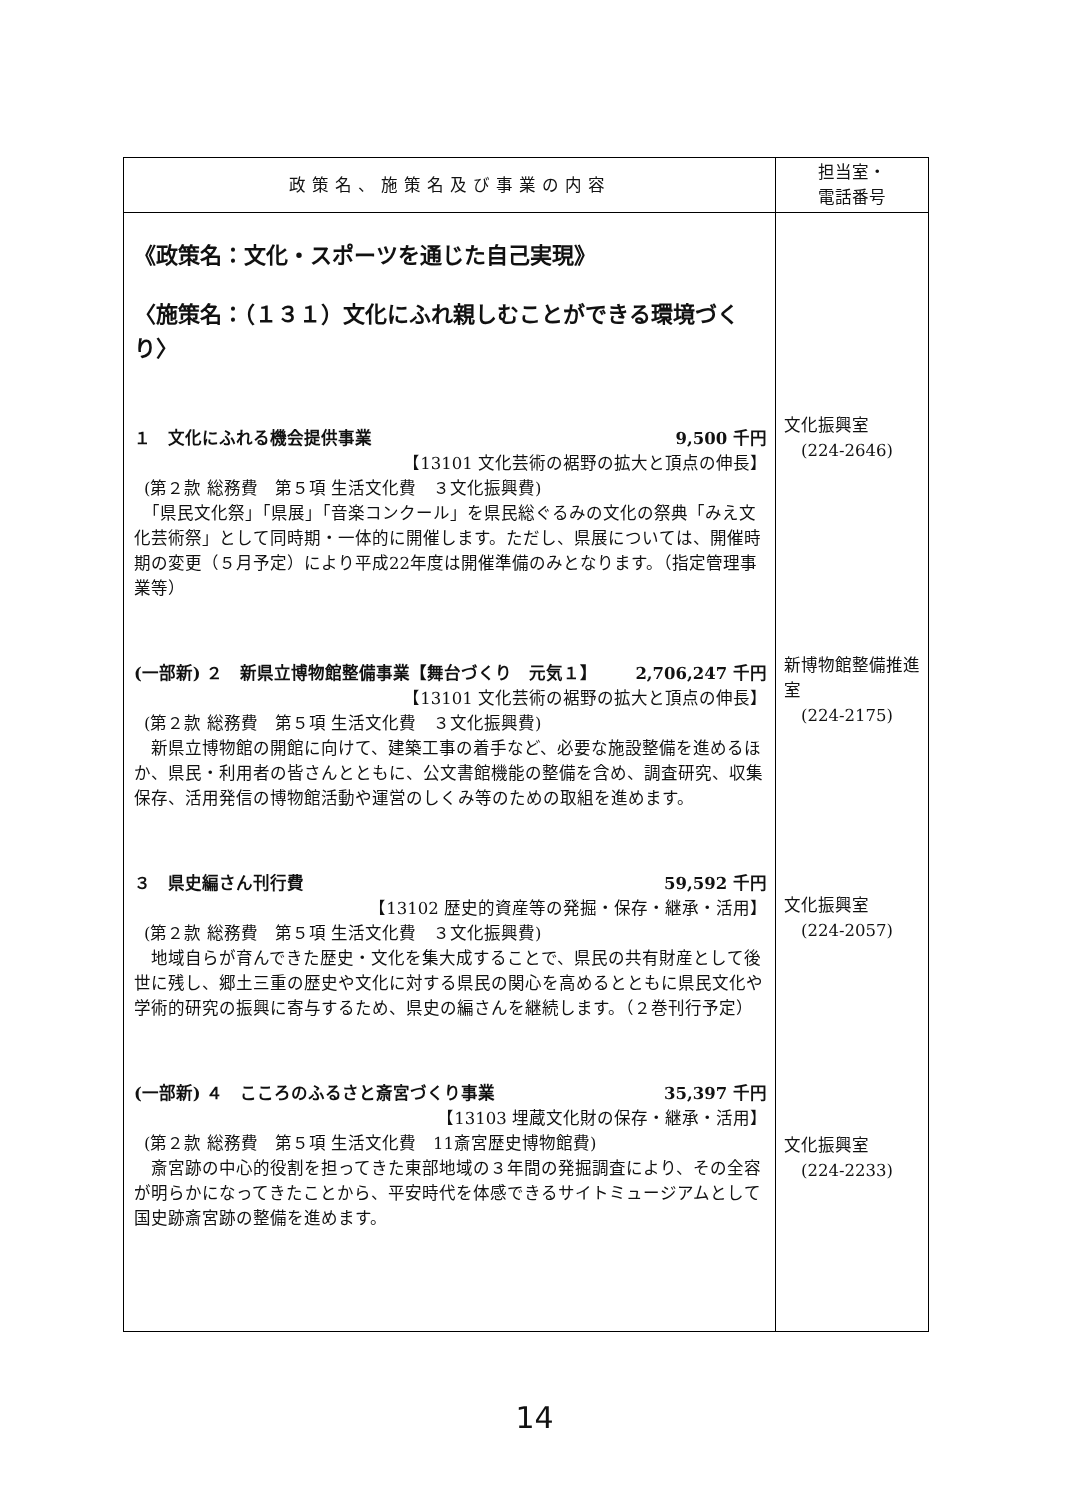| 政策名、施策名及び事業の内容 | 担当室・ 電話番号 |
| --- | --- |
| 《政策名：文化・スポーツを通じた自己実現》 〈施策名：（１３１）文化にふれ親しむことができる環境づくり〉 １ 文化にふれる機会提供事業 9,500 千円 【13101 文化芸術の裾野の拡大と頂点の伸長】 (第２款 総務費 第５項 生活文化費 ３文化振興費) 「県民文化祭」「県展」「音楽コンクール」を県民総ぐるみの文化の祭典「みえ文化芸術祭」として同時期・一体的に開催します。ただし、県展については、開催時期の変更（５月予定）により平成22年度は開催準備のみとなります。（指定管理事業等） (一部新) ２ 新県立博物館整備事業【舞台づくり 元気１】 2,706,247 千円 【13101 文化芸術の裾野の拡大と頂点の伸長】 (第２款 総務費 第５項 生活文化費 ３文化振興費) 新県立博物館の開館に向けて、建築工事の着手など、必要な施設整備を進めるほか、県民・利用者の皆さんとともに、公文書館機能の整備を含め、調査研究、収集保存、活用発信の博物館活動や運営のしくみ等のための取組を進めます。 ３ 県史編さん刊行費 59,592 千円 【13102 歴史的資産等の発掘・保存・継承・活用】 (第２款 総務費 第５項 生活文化費 ３文化振興費) 地域自らが育んできた歴史・文化を集大成することで、県民の共有財産として後世に残し、郷土三重の歴史や文化に対する県民の関心を高めるとともに県民文化や学術的研究の振興に寄与するため、県史の編さんを継続します。（２巻刊行予定） (一部新) ４ こころのふるさと斎宮づくり事業 35,397 千円 【13103 埋蔵文化財の保存・継承・活用】 (第２款 総務費 第５項 生活文化費 11斎宮歴史博物館費) 斎宮跡の中心的役割を担ってきた東部地域の３年間の発掘調査により、その全容が明らかになってきたことから、平安時代を体感できるサイトミュージアムとして国史跡斎宮跡の整備を進めます。 | 文化振興室 (224-2646) 新博物館整備推進室 (224-2175) 文化振興室 (224-2057) 文化振興室 (224-2233) |
14